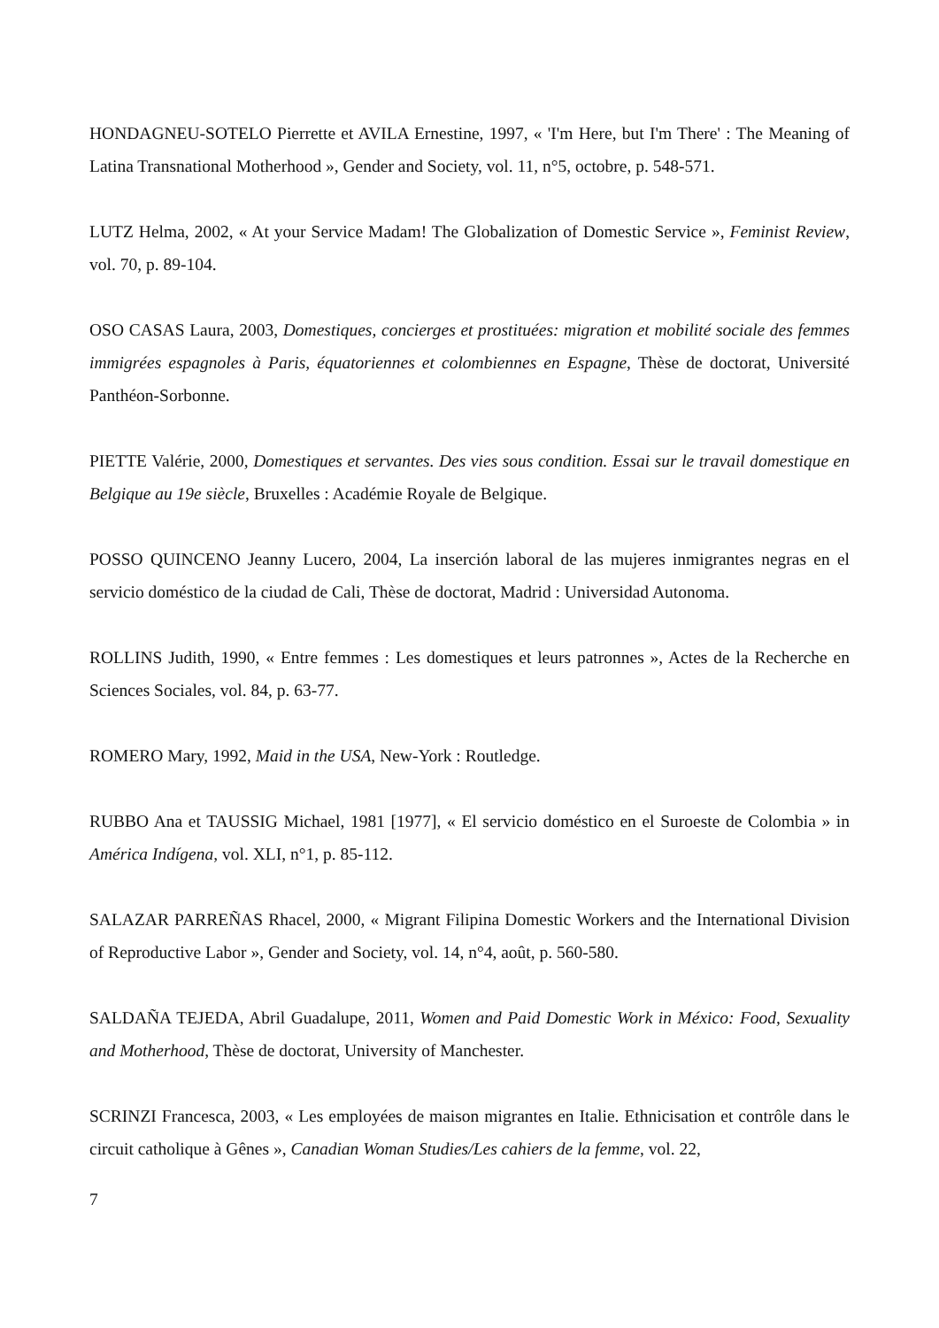HONDAGNEU-SOTELO Pierrette et AVILA Ernestine, 1997, « 'I'm Here, but I'm There' : The Meaning of Latina Transnational Motherhood », Gender and Society, vol. 11, n°5, octobre, p. 548-571.
LUTZ Helma, 2002, « At your Service Madam! The Globalization of Domestic Service », Feminist Review, vol. 70, p. 89-104.
OSO CASAS Laura, 2003, Domestiques, concierges et prostituées: migration et mobilité sociale des femmes immigrées espagnoles à Paris, équatoriennes et colombiennes en Espagne, Thèse de doctorat, Université Panthéon-Sorbonne.
PIETTE Valérie, 2000, Domestiques et servantes. Des vies sous condition. Essai sur le travail domestique en Belgique au 19e siècle, Bruxelles : Académie Royale de Belgique.
POSSO QUINCENO Jeanny Lucero, 2004, La inserción laboral de las mujeres inmigrantes negras en el servicio doméstico de la ciudad de Cali, Thèse de doctorat, Madrid : Universidad Autonoma.
ROLLINS Judith, 1990, « Entre femmes : Les domestiques et leurs patronnes », Actes de la Recherche en Sciences Sociales, vol. 84, p. 63-77.
ROMERO Mary, 1992, Maid in the USA, New-York : Routledge.
RUBBO Ana et TAUSSIG Michael, 1981 [1977], « El servicio doméstico en el Suroeste de Colombia » in América Indígena, vol. XLI, n°1, p. 85-112.
SALAZAR PARREÑAS Rhacel, 2000, « Migrant Filipina Domestic Workers and the International Division of Reproductive Labor », Gender and Society, vol. 14, n°4, août, p. 560-580.
SALDAÑA TEJEDA, Abril Guadalupe, 2011, Women and Paid Domestic Work in México: Food, Sexuality and Motherhood, Thèse de doctorat, University of Manchester.
SCRINZI Francesca, 2003, « Les employées de maison migrantes en Italie. Ethnicisation et contrôle dans le circuit catholique à Gênes », Canadian Woman Studies/Les cahiers de la femme, vol. 22,
7